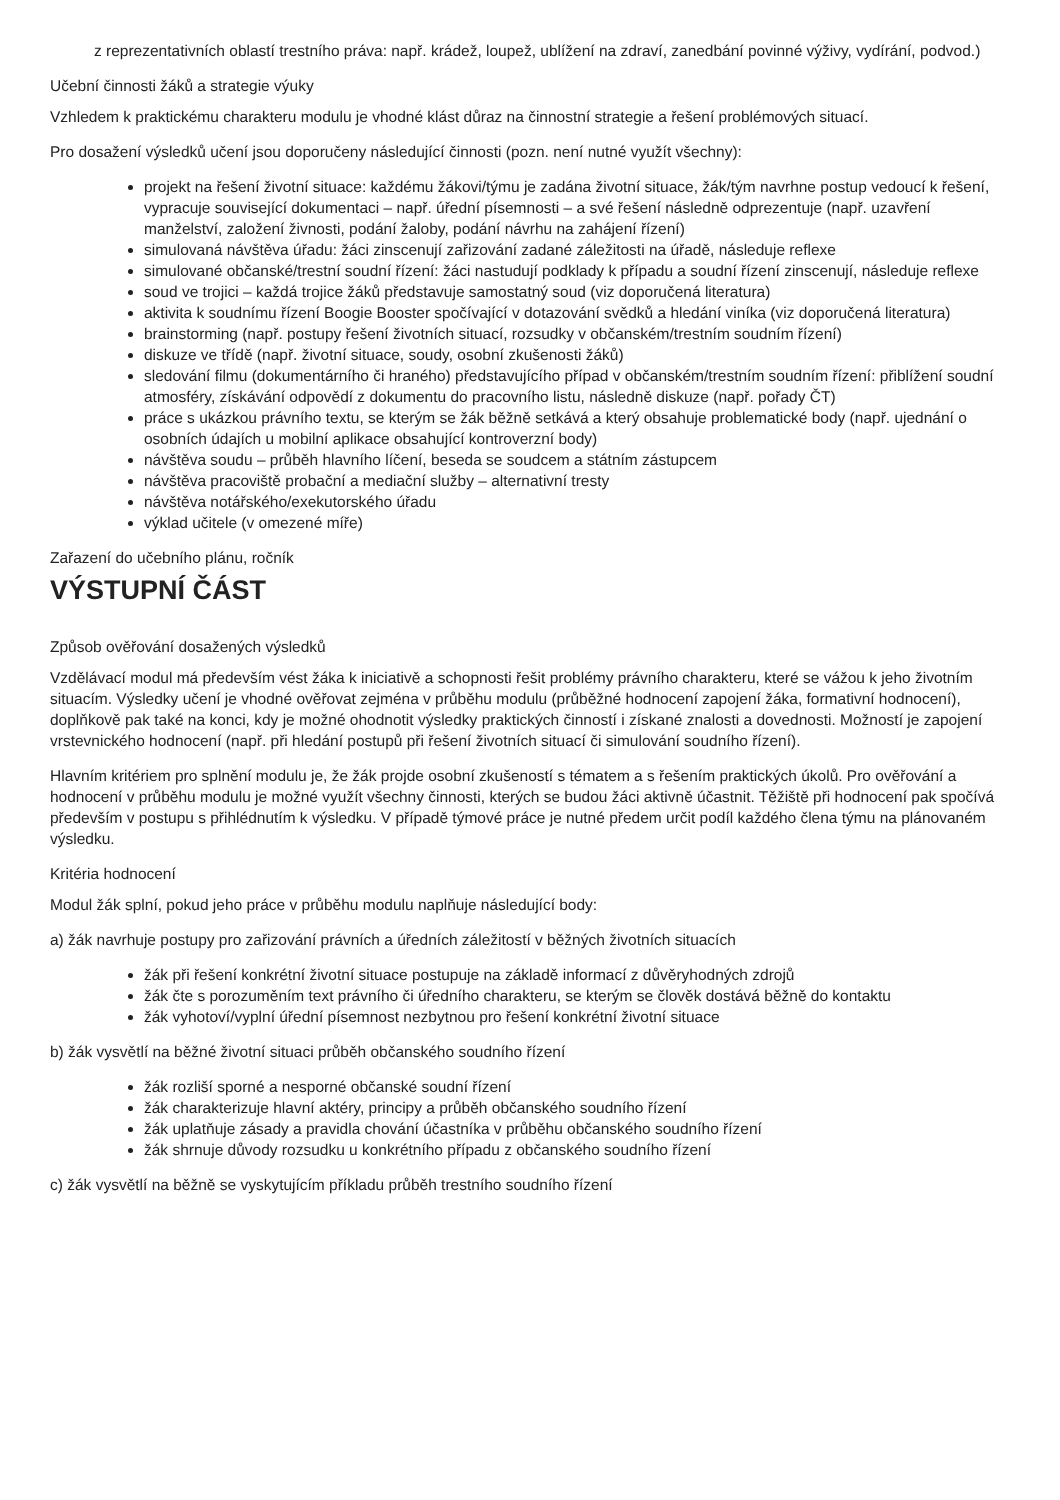z reprezentativních oblastí trestního práva: např. krádež, loupež, ublížení na zdraví, zanedbání povinné výživy, vydírání, podvod.)
Učební činnosti žáků a strategie výuky
Vzhledem k praktickému charakteru modulu je vhodné klást důraz na činnostní strategie a řešení problémových situací.
Pro dosažení výsledků učení jsou doporučeny následující činnosti (pozn. není nutné využít všechny):
projekt na řešení životní situace: každému žákovi/týmu je zadána životní situace, žák/tým navrhne postup vedoucí k řešení, vypracuje související dokumentaci – např. úřední písemnosti – a své řešení následně odprezentuje (např. uzavření manželství, založení živnosti, podání žaloby, podání návrhu na zahájení řízení)
simulovaná návštěva úřadu: žáci zinscenují zařizování zadané záležitosti na úřadě, následuje reflexe
simulované občanské/trestní soudní řízení: žáci nastudují podklady k případu a soudní řízení zinscenují, následuje reflexe
soud ve trojici – každá trojice žáků představuje samostatný soud (viz doporučená literatura)
aktivita k soudnímu řízení Boogie Booster spočívající v dotazování svědků a hledání viníka (viz doporučená literatura)
brainstorming (např. postupy řešení životních situací, rozsudky v občanském/trestním soudním řízení)
diskuze ve třídě (např. životní situace, soudy, osobní zkušenosti žáků)
sledování filmu (dokumentárního či hraného) představujícího případ v občanském/trestním soudním řízení: přiblížení soudní atmosféry, získávání odpovědí z dokumentu do pracovního listu, následně diskuze (např. pořady ČT)
práce s ukázkou právního textu, se kterým se žák běžně setkává a který obsahuje problematické body (např. ujednání o osobních údajích u mobilní aplikace obsahující kontroverzní body)
návštěva soudu – průběh hlavního líčení, beseda se soudcem a státním zástupcem
návštěva pracoviště probační a mediační služby – alternativní tresty
návštěva notářského/exekutorského úřadu
výklad učitele (v omezené míře)
Zařazení do učebního plánu, ročník
VÝSTUPNÍ ČÁST
Způsob ověřování dosažených výsledků
Vzdělávací modul má především vést žáka k iniciativě a schopnosti řešit problémy právního charakteru, které se vážou k jeho životním situacím. Výsledky učení je vhodné ověřovat zejména v průběhu modulu (průběžné hodnocení zapojení žáka, formativní hodnocení), doplňkově pak také na konci, kdy je možné ohodnotit výsledky praktických činností i získané znalosti a dovednosti. Možností je zapojení vrstevnického hodnocení (např. při hledání postupů při řešení životních situací či simulování soudního řízení).
Hlavním kritériem pro splnění modulu je, že žák projde osobní zkušeností s tématem a s řešením praktických úkolů. Pro ověřování a hodnocení v průběhu modulu je možné využít všechny činnosti, kterých se budou žáci aktivně účastnit. Těžiště při hodnocení pak spočívá především v postupu s přihlédnutím k výsledku. V případě týmové práce je nutné předem určit podíl každého člena týmu na plánovaném výsledku.
Kritéria hodnocení
Modul žák splní, pokud jeho práce v průběhu modulu naplňuje následující body:
a) žák navrhuje postupy pro zařizování právních a úředních záležitostí v běžných životních situacích
žák při řešení konkrétní životní situace postupuje na základě informací z důvěryhodných zdrojů
žák čte s porozuměním text právního či úředního charakteru, se kterým se člověk dostává běžně do kontaktu
žák vyhotoví/vyplní úřední písemnost nezbytnou pro řešení konkrétní životní situace
b) žák vysvětlí na běžné životní situaci průběh občanského soudního řízení
žák rozliší sporné a nesporné občanské soudní řízení
žák charakterizuje hlavní aktéry, principy a průběh občanského soudního řízení
žák uplatňuje zásady a pravidla chování účastníka v průběhu občanského soudního řízení
žák shrnuje důvody rozsudku u konkrétního případu z občanského soudního řízení
c) žák vysvětlí na běžně se vyskytujícím příkladu průběh trestního soudního řízení